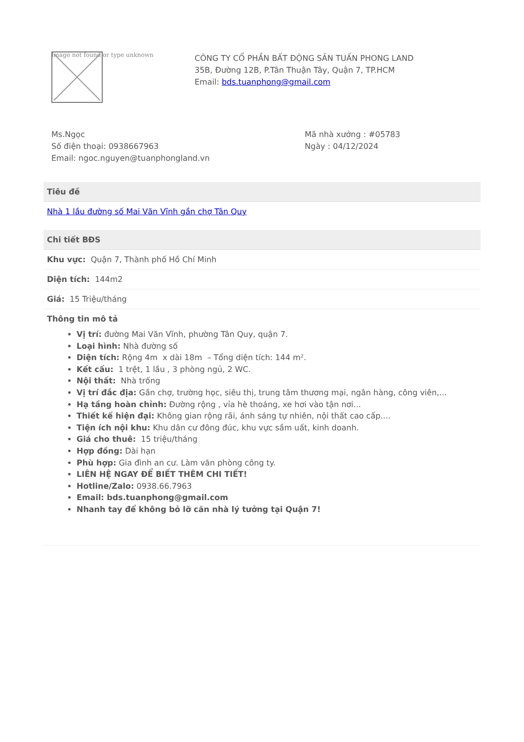Image not found or type unknown
CÔNG TY CỔ PHẦN BẤT ĐỘNG SẢN TUẤN PHONG LAND
35B, Đường 12B, P.Tân Thuận Tây, Quận 7, TP.HCM
Email: bds.tuanphong@gmail.com
Ms.Ngọc
Số điện thoại: 0938667963
Email: ngoc.nguyen@tuanphongland.vn
Mã nhà xưởng : #05783
Ngày : 04/12/2024
| Tiêu đề |
| --- |
| Nhà 1 lầu đường số Mai Văn Vĩnh gần chợ Tân Quy |
| Chi tiết BĐS |
| --- |
| Khu vực: Quận 7, Thành phố Hồ Chí Minh |
| Diện tích: 144m2 |
| Giá: 15 Triệu/tháng |
| Thông tin mô tả Vị trí: đường Mai Văn Vĩnh, phường Tân Quy, quận 7. Loại hình: Nhà đường số Diện tích: Rộng 4m x dài 18m – Tổng diện tích: 144 m². Kết cấu: 1 trệt, 1 lầu , 3 phòng ngủ, 2 WC. Nội thất: Nhà trống Vị trí đắc địa: Gần chợ, trường học, siêu thị, trung tâm thương mại, ngân hàng, công viên,... Hạ tầng hoàn chỉnh: Đường rộng , vỉa hè thoáng, xe hơi vào tận nơi... Thiết kế hiện đại: Không gian rộng rãi, ánh sáng tự nhiên, nội thất cao cấp.... Tiện ích nội khu: Khu dân cư đông đúc, khu vực sầm uất, kinh doanh. Giá cho thuê: 15 triệu/tháng Hợp đồng: Dài hạn Phù hợp: Gia đình an cư. Làm văn phòng công ty. LIÊN HỆ NGAY ĐỂ BIẾT THÊM CHI TIẾT! Hotline/Zalo: 0938.66.7963 Email: bds.tuanphong@gmail.com Nhanh tay để không bỏ lỡ căn nhà lý tưởng tại Quận 7! |